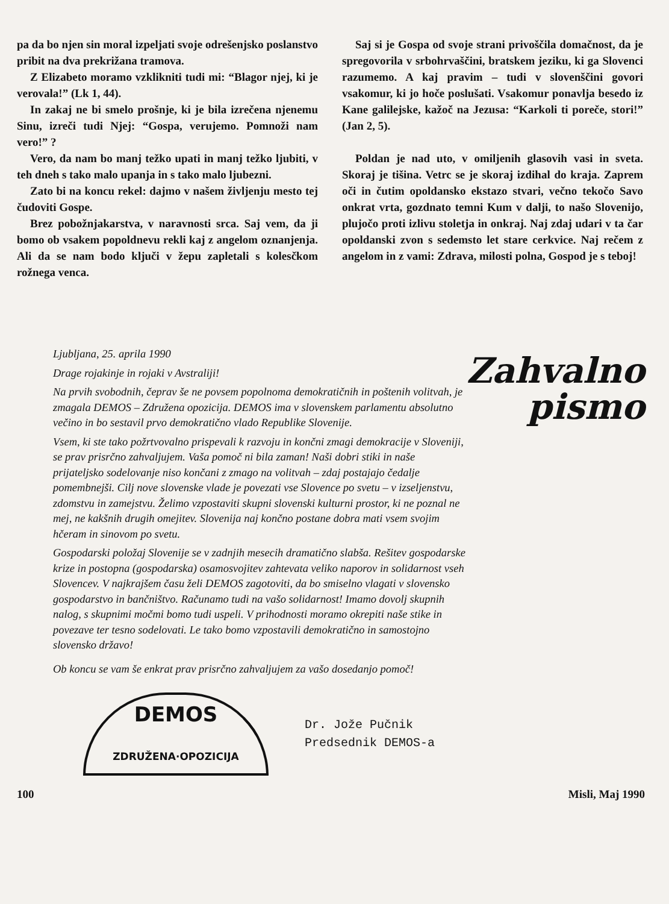pa da bo njen sin moral izpeljati svoje odrešenjsko poslanstvo pribit na dva prekrižana tramova.
Z Elizabeto moramo vzklikniti tudi mi: “Blagor njej, ki je verovala!” (Lk 1, 44).
In zakaj ne bi smelo prošnje, ki je bila izrečena njenemu Sinu, izreči tudi Njej: “Gospa, verujemo. Pomnoži nam vero!” ?
Vero, da nam bo manj težko upati in manj težko ljubiti, v teh dneh s tako malo upanja in s tako malo ljubezni.
Zato bi na koncu rekel: dajmo v našem življenju mesto tej čudoviti Gospe.
Brez pobožnjakarstva, v naravnosti srca. Saj vem, da ji bomo ob vsakem popoldnevu rekli kaj z angelom oznanjenja. Ali da se nam bodo ključi v žepu zapletali s kolesčkom rožnega venca.
Saj si je Gospa od svoje strani privoščila domačnost, da je spregovorila v srbohrvaščini, bratskem jeziku, ki ga Slovenci razumemo. A kaj pravim – tudi v slovenščini govori vsakomur, ki jo hoče poslušati. Vsakomur ponavlja besedo iz Kane galilejske, kažoč na Jezusa: “Karkoli ti poreče, stori!” (Jan 2, 5).
Poldan je nad uto, v omiljenih glasovih vasi in sveta. Skoraj je tišina. Vetrc se je skoraj izdihal do kraja. Zaprem oči in čutim opoldansko ekstazo stvari, večno tekočo Savo onkrat vrta, gozdnato temni Kum v dalji, to našo Slovenijo, plujočo proti izlivu stoletja in onkraj. Naj zdaj udari v ta čar opoldanski zvon s sedemsto let stare cerkvice. Naj rečem z angelom in z vami: Zdrava, milosti polna, Gospod je s teboj!
Ljubljana, 25. aprila 1990
Drage rojakinje in rojaki v Avstraliji!
Na prvih svobodnih, čeprav še ne povsem popolnoma demokratičnih in poštenih volitvah, je zmagala DEMOS – Združena opozicija. DEMOS ima v slovenskem parlamentu absolutno večino in bo sestavil prvo demokratično vlado Republike Slovenije.
Vsem, ki ste tako požrtvovalno prispevali k razvoju in končni zmagi demokracije v Sloveniji, se prav prisrčno zahvaljujem. Vaša pomoč ni bila zaman! Naši dobri stiki in naše prijateljsko sodelovanje niso končani z zmago na volitvah – zdaj postajajo čedalje pomembnejši. Cilj nove slovenske vlade je povezati vse Slovence po svetu – v izseljenstvu, zdomstvu in zamejstvu. Želimo vzpostaviti skupni slovenski kulturni prostor, ki ne poznal ne mej, ne kakšnih drugih omejitev. Slovenija naj končno postane dobra mati vsem svojim hčeram in sinovom po svetu.
Gospodarski položaj Slovenije se v zadnjih mesecih dramatično slabša. Rešitev gospodarske krize in postopna (gospodarska) osamosvojitev zahtevata veliko naporov in solidarnost vseh Slovencev. V najkrajšem času želi DEMOS zagotoviti, da bo smiselno vlagati v slovensko gospodarstvo in bančništvo. Računamo tudi na vašo solidarnost! Imamo dovolj skupnih nalog, s skupnimi močmi bomo tudi uspeli. V prihodnosti moramo okrepiti naše stike in povezave ter tesno sodelovati. Le tako bomo vzpostavili demokratično in samostojno slovensko državo!
Ob koncu se vam še enkrat prav prisrčno zahvaljujem za vašo dosedanjo pomoč!
Zahvalno
pismo
DEMOS
ZDRUŽENA·OPOZICIJA
Dr. Jože Pučnik
Predsednik DEMOS-a
100 Misli, Maj 1990